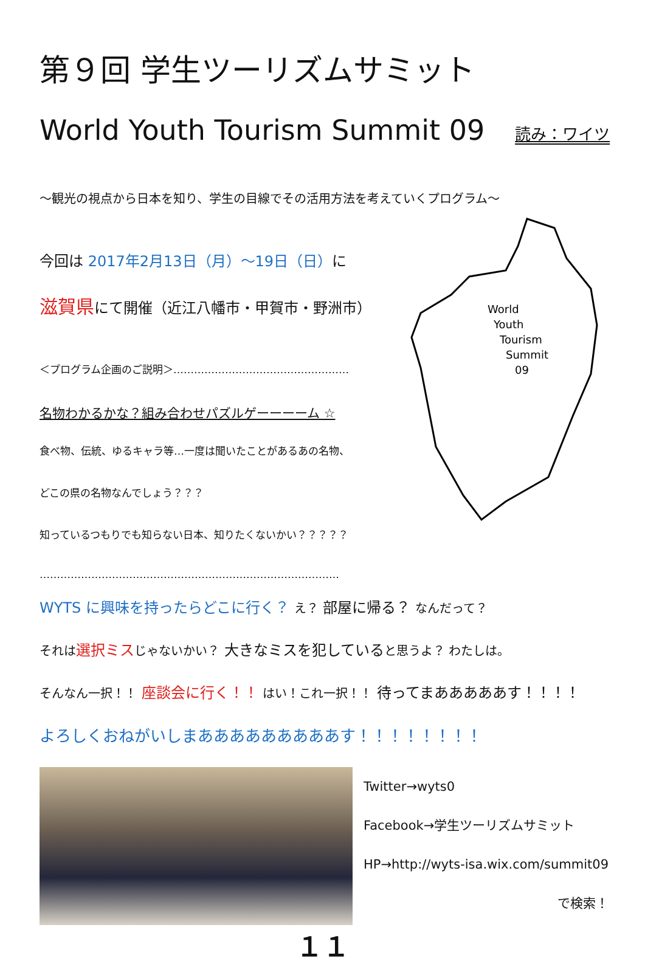第９回 学生ツーリズムサミット
World Youth Tourism Summit 09 読み：ワイツ
～観光の視点から日本を知り、学生の目線でその活用方法を考えていくプログラム～
World
Youth
Tourism
Summit
09
今回は 2017年2月13日（月）～19日（日）に
滋賀県にて開催（近江八幡市・甲賀市・野洲市）
＜プログラム企画のご説明＞……………………………………………
名物わかるかな？組み合わせパズルゲーーーーム ☆
食べ物、伝統、ゆるキャラ等…一度は聞いたことがあるあの名物、
どこの県の名物なんでしょう？？？
知っているつもりでも知らない日本、知りたくないかい？？？？？
……………………………………………………………………………
WYTS に興味を持ったらどこに行く？ え？ 部屋に帰る？ なんだって？
それは 選択ミス じゃないかい？ 大きなミスを犯していると思うよ？ わたしは。
そんなん一択！！ 座談会に行く！！ はい！これ一択！！ 待ってまあああああす！！！！
よろしくおねがいしまあああああああああす！！！！！！！！
Twitter→wyts0
Facebook→学生ツーリズムサミット
HP→http://wyts-isa.wix.com/summit09
で検索！
１１